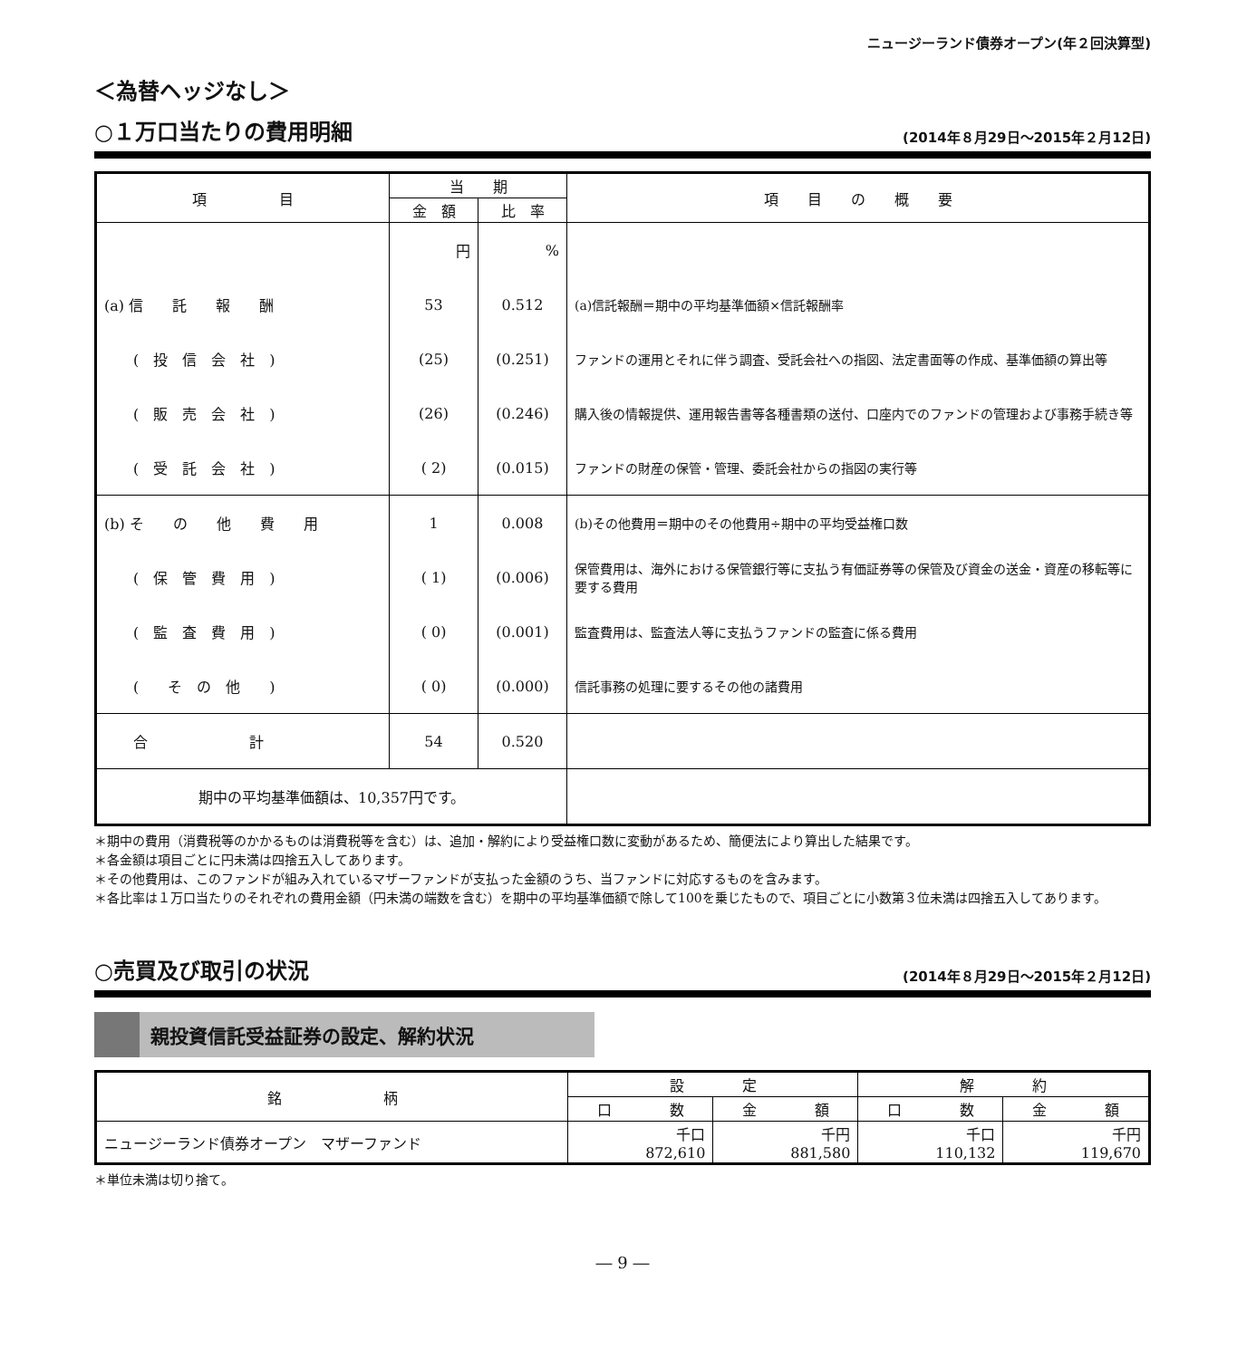ニュージーランド債券オープン(年２回決算型)
＜為替ヘッジなし＞
○１万口当たりの費用明細 (2014年８月29日～2015年２月12日)
| 項 目 | 当 期 | | 項 目 の 概 要 |
| --- | --- | --- | --- |
| | 金 額 | 比 率 | |
| | 円 | % | |
| (a) 信 託 報 酬 | 53 | 0.512 | (a)信託報酬＝期中の平均基準価額×信託報酬率 |
| ( 投 信 会 社 ) | (25) | (0.251) | ファンドの運用とそれに伴う調査、受託会社への指図、法定書面等の作成、基準価額の算出等 |
| ( 販 売 会 社 ) | (26) | (0.246) | 購入後の情報提供、運用報告書等各種書類の送付、口座内でのファンドの管理および事務手続き等 |
| ( 受 託 会 社 ) | ( 2) | (0.015) | ファンドの財産の保管・管理、委託会社からの指図の実行等 |
| (b) そ の 他 費 用 | 1 | 0.008 | (b)その他費用＝期中のその他費用÷期中の平均受益権口数 |
| ( 保 管 費 用 ) | ( 1) | (0.006) | 保管費用は、海外における保管銀行等に支払う有価証券等の保管及び資金の送金・資産の移転等に要する費用 |
| ( 監 査 費 用 ) | ( 0) | (0.001) | 監査費用は、監査法人等に支払うファンドの監査に係る費用 |
| ( そ の 他 ) | ( 0) | (0.000) | 信託事務の処理に要するその他の諸費用 |
| 合 計 | 54 | 0.520 | |
| 期中の平均基準価額は、10,357円です。 | | | |
＊期中の費用（消費税等のかかるものは消費税等を含む）は、追加・解約により受益権口数に変動があるため、簡便法により算出した結果です。
＊各金額は項目ごとに円未満は四捨五入してあります。
＊その他費用は、このファンドが組み入れているマザーファンドが支払った金額のうち、当ファンドに対応するものを含みます。
＊各比率は１万口当たりのそれぞれの費用金額（円未満の端数を含む）を期中の平均基準価額で除して100を乗じたもので、項目ごとに小数第３位未満は四捨五入してあります。
○売買及び取引の状況 (2014年８月29日～2015年２月12日)
親投資信託受益証券の設定、解約状況
| 銘 柄 | 設 定 | | 解 約 | |
| --- | --- | --- | --- | --- |
| | 口 数 | 金 額 | 口 数 | 金 額 |
| ニュージーランド債券オープン マザーファンド | 千口 872,610 | 千円 881,580 | 千口 110,132 | 千円 119,670 |
＊単位未満は切り捨て。
― 9 ―